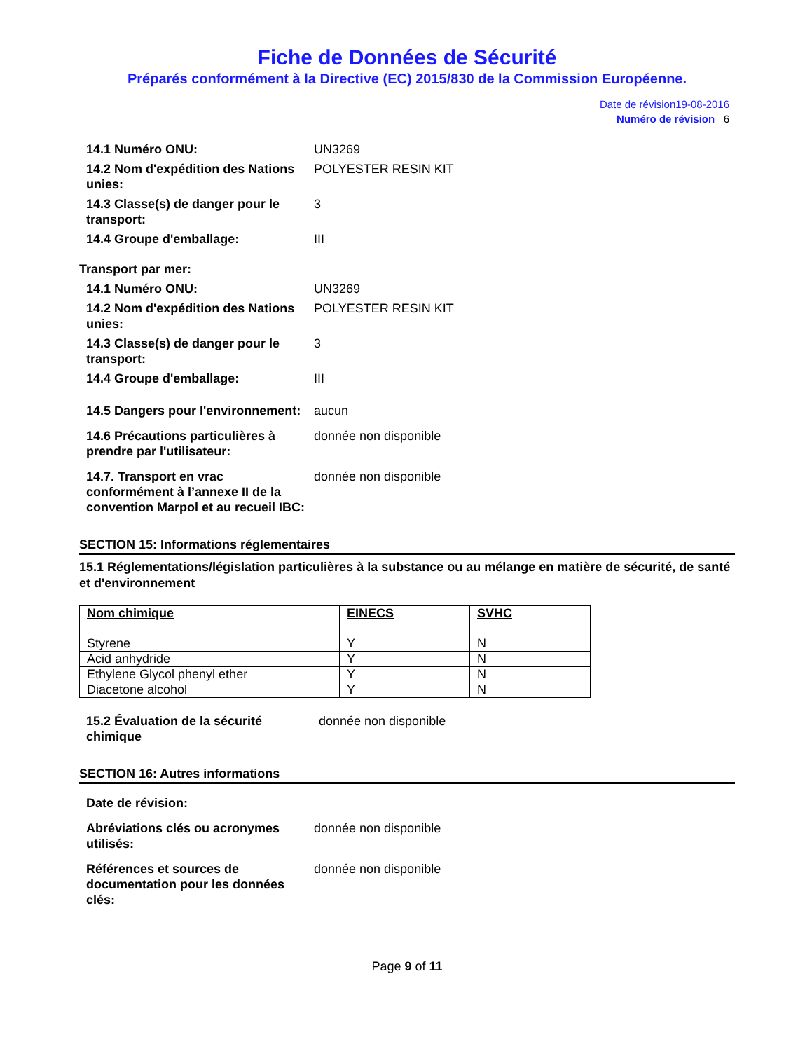Fiche de Données de Sécurité
Préparés conformément à la Directive (EC) 2015/830 de la Commission Européenne.
Date de révision19-08-2016
Numéro de révision 6
| 14.1 Numéro ONU: | UN3269 |
| 14.2 Nom d'expédition des Nations unies: | POLYESTER RESIN KIT |
| 14.3 Classe(s) de danger pour le transport: | 3 |
| 14.4 Groupe d'emballage: | III |
Transport par mer:
| 14.1 Numéro ONU: | UN3269 |
| 14.2 Nom d'expédition des Nations unies: | POLYESTER RESIN KIT |
| 14.3 Classe(s) de danger pour le transport: | 3 |
| 14.4 Groupe d'emballage: | III |
| 14.5 Dangers pour l'environnement: | aucun |
| 14.6 Précautions particulières à prendre par l'utilisateur: | donnée non disponible |
| 14.7. Transport en vrac conformément à l’annexe II de la convention Marpol et au recueil IBC: | donnée non disponible |
SECTION 15: Informations réglementaires
15.1 Réglementations/législation particulières à la substance ou au mélange en matière de sécurité, de santé et d'environnement
| Nom chimique | EINECS | SVHC |
| --- | --- | --- |
| Styrene | Y | N |
| Acid anhydride | Y | N |
| Ethylene Glycol phenyl ether | Y | N |
| Diacetone alcohol | Y | N |
| 15.2 Évaluation de la sécurité chimique | donnée non disponible |
SECTION 16: Autres informations
| Date de révision: | |
| Abréviations clés ou acronymes utilisés: | donnée non disponible |
| Références et sources de documentation pour les données clés: | donnée non disponible |
Page 9 of 11